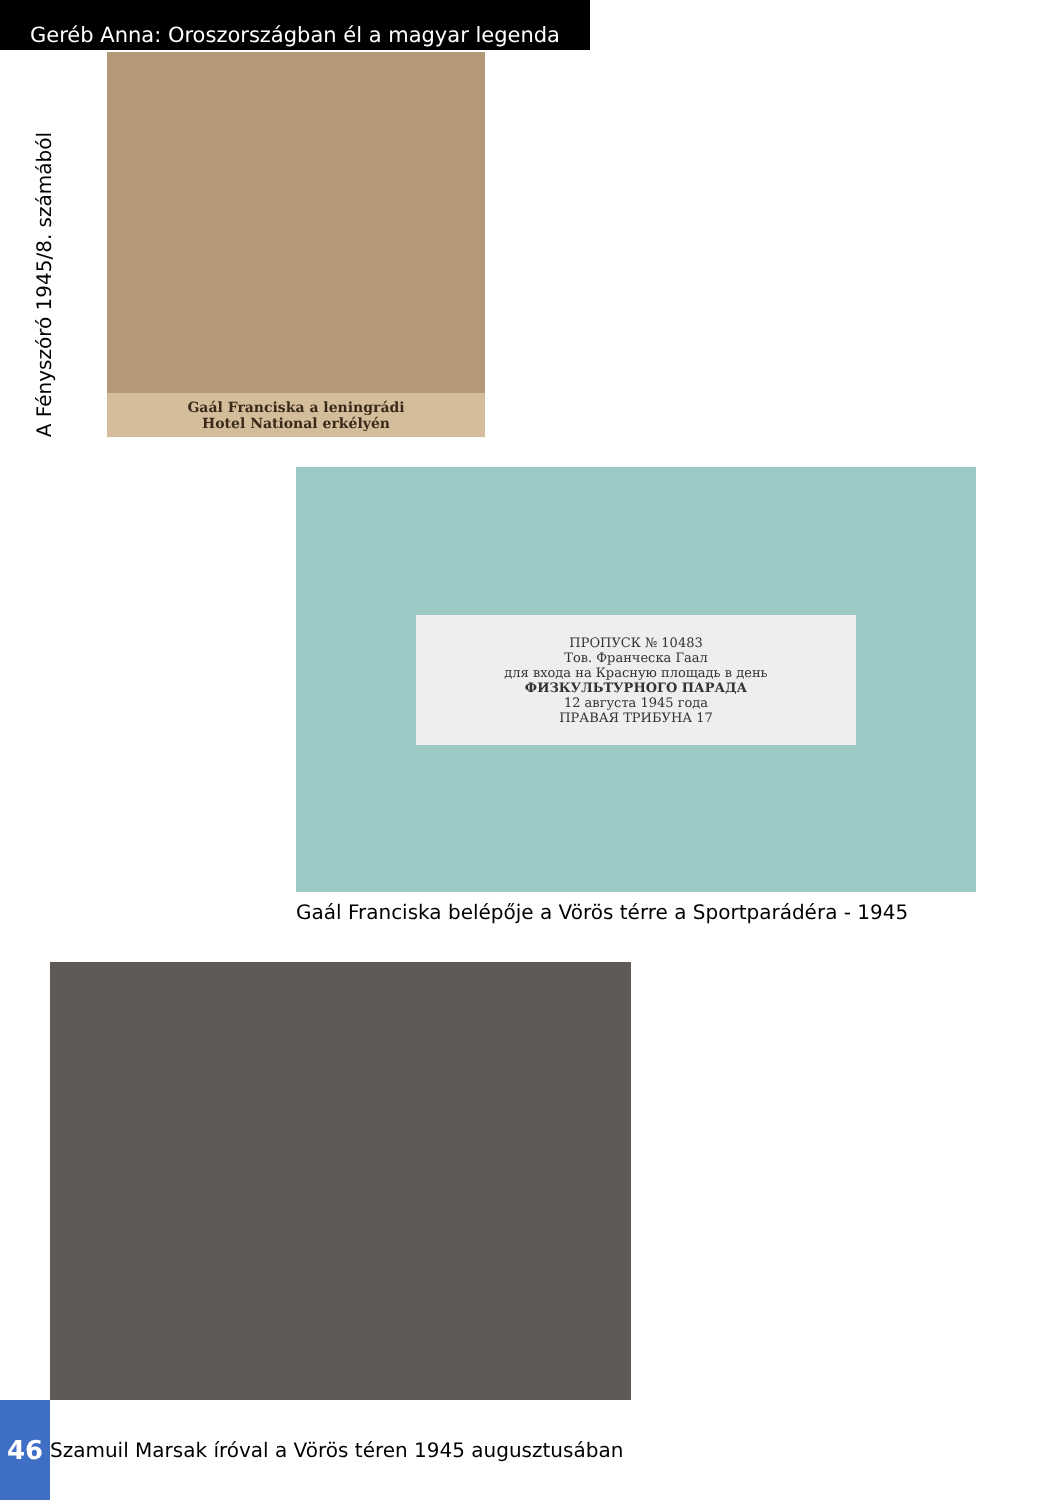Geréb Anna: Oroszországban él a magyar legenda
A Fényszóró 1945/8. számából
Gaál Franciska a leningrádi
Hotel National erkélyén
ПРОПУСК № 10483
Тов. Франческа Гаал
для входа на Красную площадь в день
ФИЗКУЛЬТУРНОГО ПАРАДА
12 августа 1945 года
ПРАВАЯ ТРИБУНА 17
Gaál Franciska belépője a Vörös térre a Sportparádéra - 1945
46
Szamuil Marsak íróval a Vörös téren 1945 augusztusában